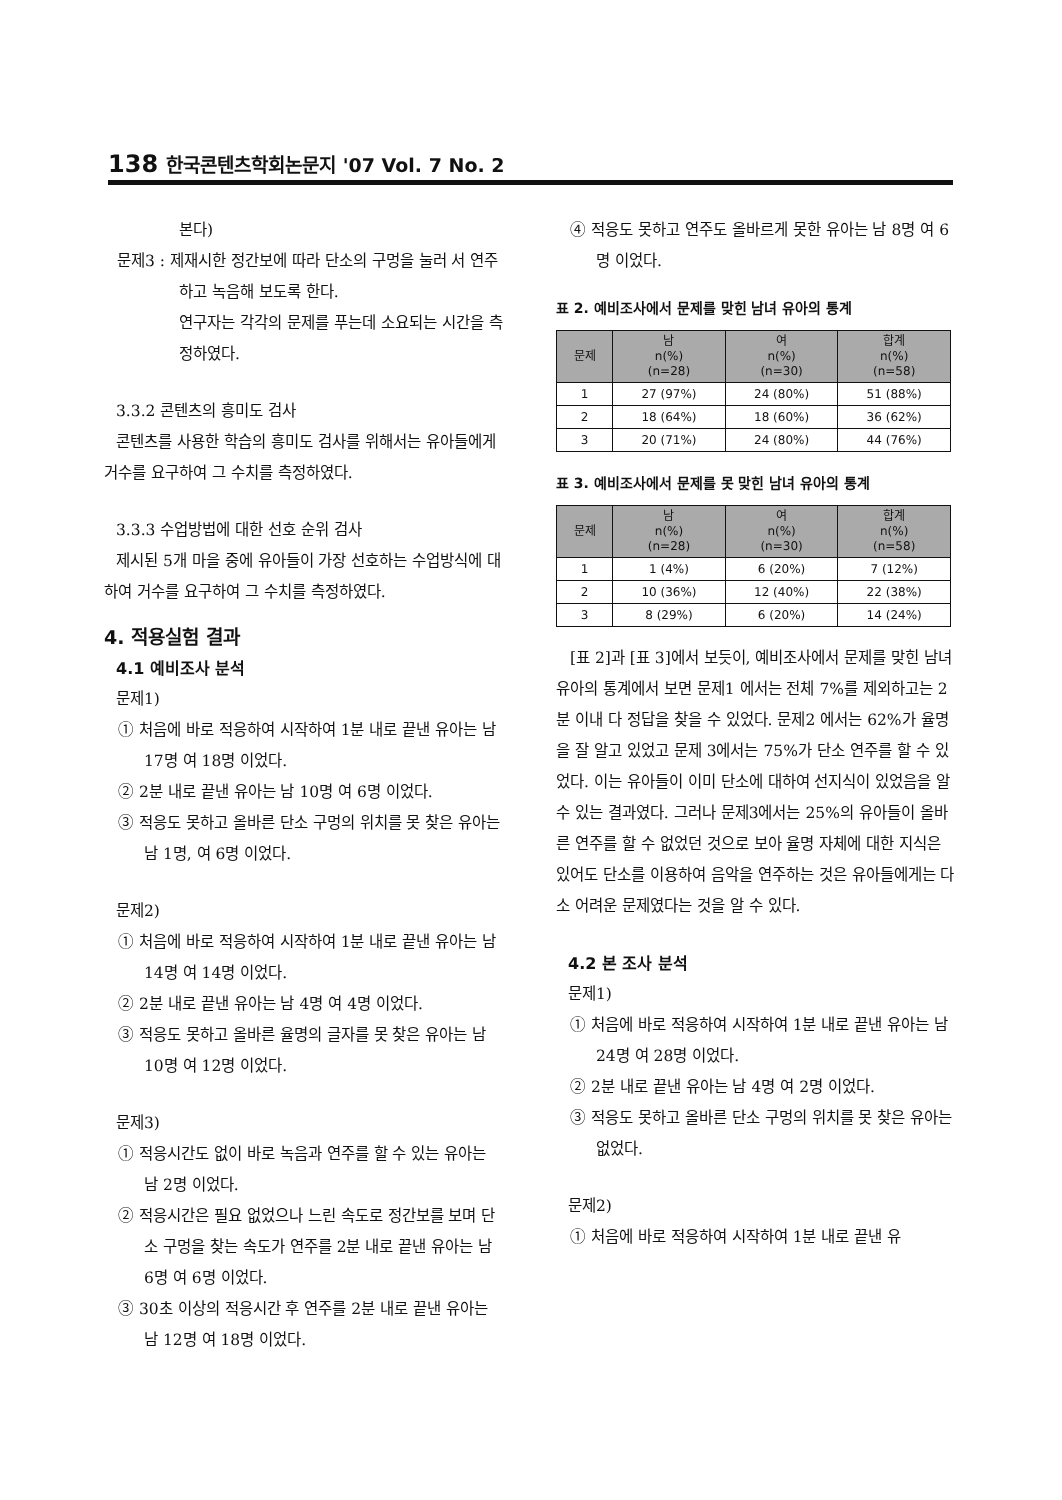138 한국콘텐츠학회논문지 '07 Vol. 7 No. 2
본다)
문제3 : 제재시한 정간보에 따라 단소의 구멍을 눌러 서 연주하고 녹음해 보도록 한다.
연구자는 각각의 문제를 푸는데 소요되는 시간을 측정하였다.
3.3.2 콘텐츠의 흥미도 검사
콘텐츠를 사용한 학습의 흥미도 검사를 위해서는 유아들에게 거수를 요구하여 그 수치를 측정하였다.
3.3.3 수업방법에 대한 선호 순위 검사
제시된 5개 마을 중에 유아들이 가장 선호하는 수업방식에 대하여 거수를 요구하여 그 수치를 측정하였다.
4. 적용실험 결과
4.1 예비조사 분석
문제1)
① 처음에 바로 적응하여 시작하여 1분 내로 끝낸 유아는 남 17명 여 18명 이었다.
② 2분 내로 끝낸 유아는 남 10명 여 6명 이었다.
③ 적응도 못하고 올바른 단소 구멍의 위치를 못 찾은 유아는 남 1명, 여 6명 이었다.
문제2)
① 처음에 바로 적응하여 시작하여 1분 내로 끝낸 유아는 남 14명 여 14명 이었다.
② 2분 내로 끝낸 유아는 남 4명 여 4명 이었다.
③ 적응도 못하고 올바른 율명의 글자를 못 찾은 유아는 남 10명 여 12명 이었다.
문제3)
① 적응시간도 없이 바로 녹음과 연주를 할 수 있는 유아는 남 2명 이었다.
② 적응시간은 필요 없었으나 느린 속도로 정간보를 보며 단소 구멍을 찾는 속도가 연주를 2분 내로 끝낸 유아는 남 6명 여 6명 이었다.
③ 30초 이상의 적응시간 후 연주를 2분 내로 끝낸 유아는 남 12명 여 18명 이었다.
④ 적응도 못하고 연주도 올바르게 못한 유아는 남 8명 여 6명 이었다.
표 2. 예비조사에서 문제를 맞힌 남녀 유아의 통계
| 문제 | 남 n(%) (n=28) | 여 n(%) (n=30) | 합계 n(%) (n=58) |
| --- | --- | --- | --- |
| 1 | 27 (97%) | 24 (80%) | 51 (88%) |
| 2 | 18 (64%) | 18 (60%) | 36 (62%) |
| 3 | 20 (71%) | 24 (80%) | 44 (76%) |
표 3. 예비조사에서 문제를 못 맞힌 남녀 유아의 통계
| 문제 | 남 n(%) (n=28) | 여 n(%) (n=30) | 합계 n(%) (n=58) |
| --- | --- | --- | --- |
| 1 | 1 (4%) | 6 (20%) | 7 (12%) |
| 2 | 10 (36%) | 12 (40%) | 22 (38%) |
| 3 | 8 (29%) | 6 (20%) | 14 (24%) |
[표 2]과 [표 3]에서 보듯이, 예비조사에서 문제를 맞힌 남녀 유아의 통계에서 보면 문제1 에서는 전체 7%를 제외하고는 2분 이내 다 정답을 찾을 수 있었다. 문제2 에서는 62%가 율명을 잘 알고 있었고 문제 3에서는 75%가 단소 연주를 할 수 있었다. 이는 유아들이 이미 단소에 대하여 선지식이 있었음을 알 수 있는 결과였다. 그러나 문제3에서는 25%의 유아들이 올바른 연주를 할 수 없었던 것으로 보아 율명 자체에 대한 지식은 있어도 단소를 이용하여 음악을 연주하는 것은 유아들에게는 다소 어려운 문제였다는 것을 알 수 있다.
4.2 본 조사 분석
문제1)
① 처음에 바로 적응하여 시작하여 1분 내로 끝낸 유아는 남 24명 여 28명 이었다.
② 2분 내로 끝낸 유아는 남 4명 여 2명 이었다.
③ 적응도 못하고 올바른 단소 구멍의 위치를 못 찾은 유아는 없었다.
문제2)
① 처음에 바로 적응하여 시작하여 1분 내로 끝낸 유